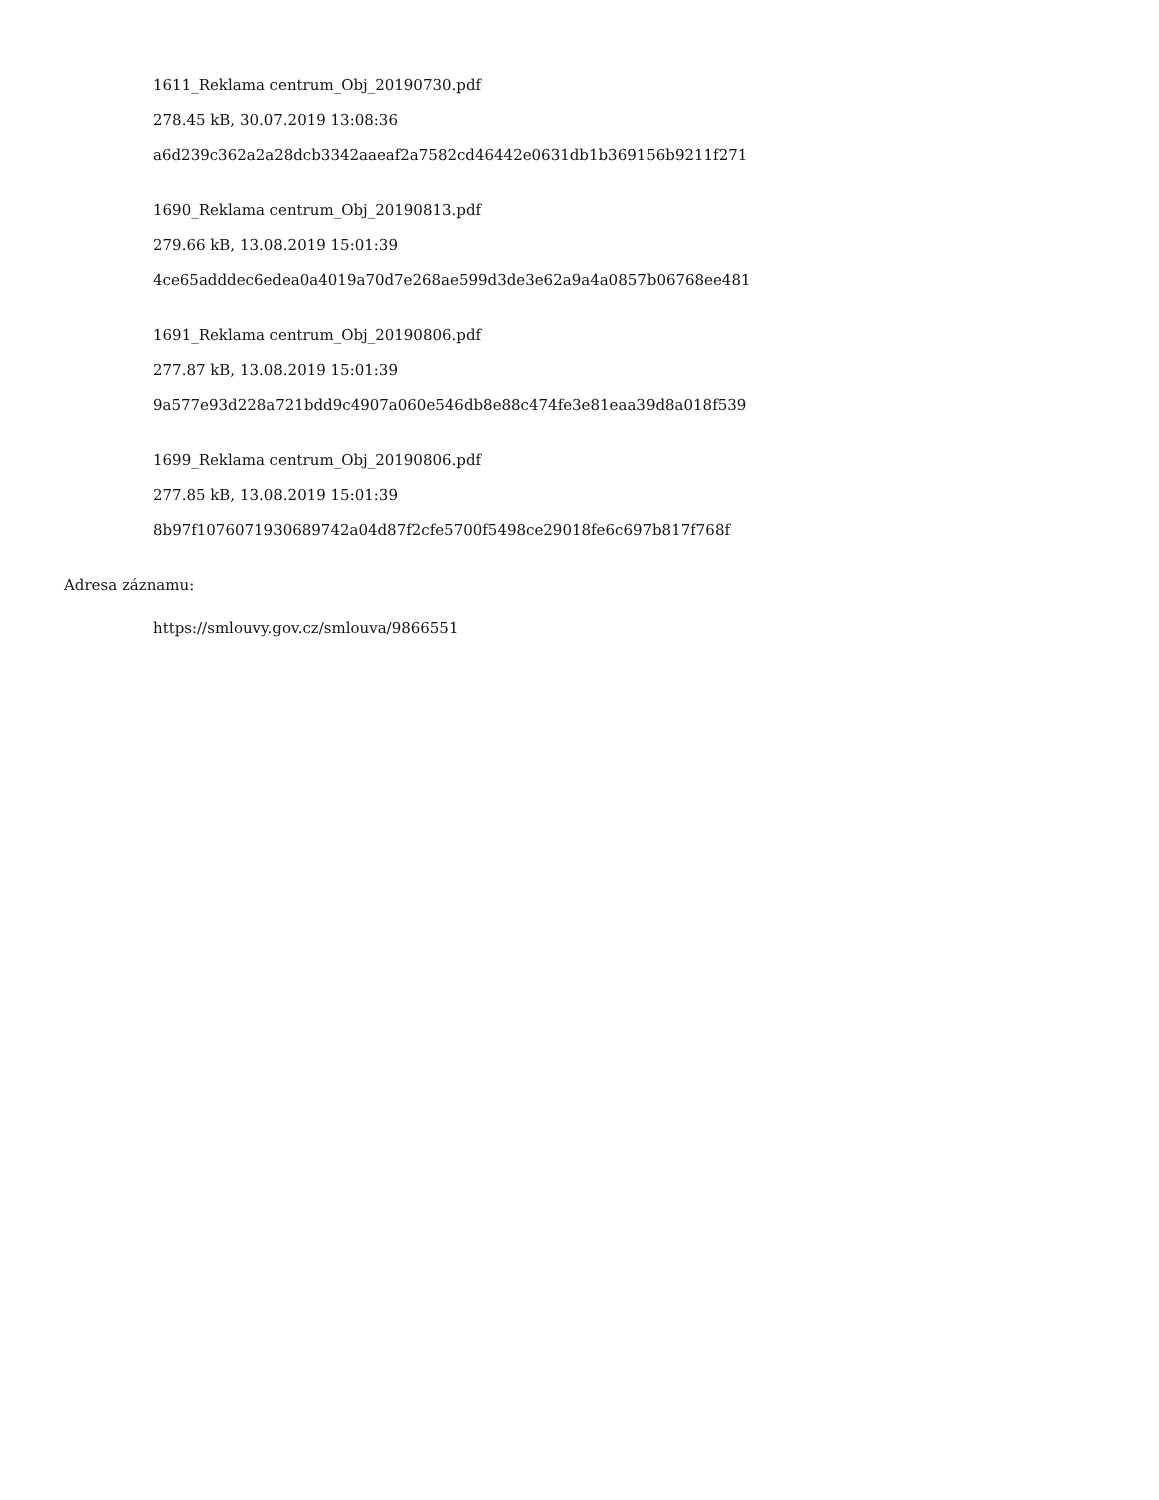1611_Reklama centrum_Obj_20190730.pdf
278.45 kB, 30.07.2019 13:08:36
a6d239c362a2a28dcb3342aaeaf2a7582cd46442e0631db1b369156b9211f271
1690_Reklama centrum_Obj_20190813.pdf
279.66 kB, 13.08.2019 15:01:39
4ce65adddec6edea0a4019a70d7e268ae599d3de3e62a9a4a0857b06768ee481
1691_Reklama centrum_Obj_20190806.pdf
277.87 kB, 13.08.2019 15:01:39
9a577e93d228a721bdd9c4907a060e546db8e88c474fe3e81eaa39d8a018f539
1699_Reklama centrum_Obj_20190806.pdf
277.85 kB, 13.08.2019 15:01:39
8b97f1076071930689742a04d87f2cfe5700f5498ce29018fe6c697b817f768f
Adresa záznamu:
https://smlouvy.gov.cz/smlouva/9866551